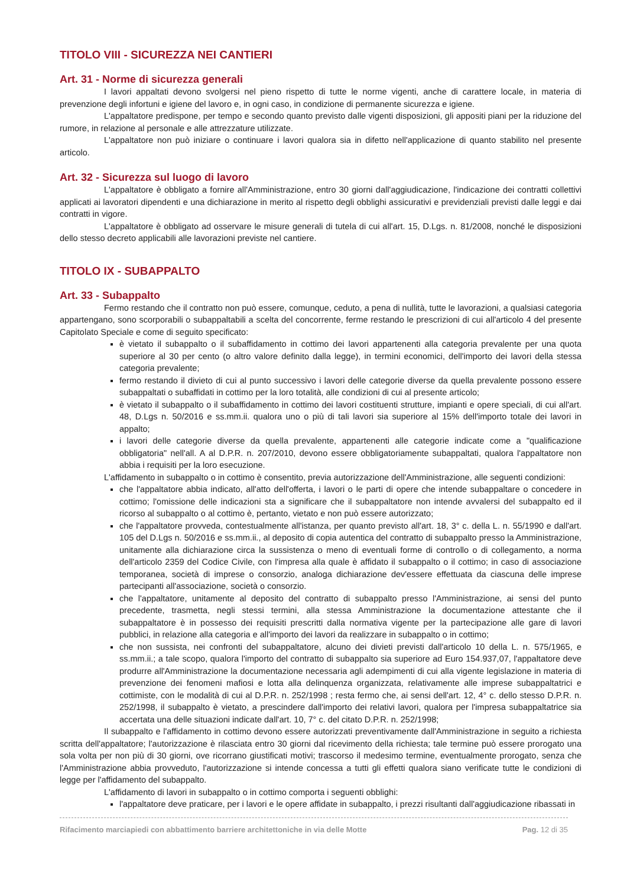TITOLO VIII - SICUREZZA NEI CANTIERI
Art. 31 - Norme di sicurezza generali
I lavori appaltati devono svolgersi nel pieno rispetto di tutte le norme vigenti, anche di carattere locale, in materia di prevenzione degli infortuni e igiene del lavoro e, in ogni caso, in condizione di permanente sicurezza e igiene.
L'appaltatore predispone, per tempo e secondo quanto previsto dalle vigenti disposizioni, gli appositi piani per la riduzione del rumore, in relazione al personale e alle attrezzature utilizzate.
L'appaltatore non può iniziare o continuare i lavori qualora sia in difetto nell'applicazione di quanto stabilito nel presente articolo.
Art. 32 - Sicurezza sul luogo di lavoro
L'appaltatore è obbligato a fornire all'Amministrazione, entro 30 giorni dall'aggiudicazione, l'indicazione dei contratti collettivi applicati ai lavoratori dipendenti e una dichiarazione in merito al rispetto degli obblighi assicurativi e previdenziali previsti dalle leggi e dai contratti in vigore.
L'appaltatore è obbligato ad osservare le misure generali di tutela di cui all'art. 15, D.Lgs. n. 81/2008, nonché le disposizioni dello stesso decreto applicabili alle lavorazioni previste nel cantiere.
TITOLO IX - SUBAPPALTO
Art. 33 - Subappalto
Fermo restando che il contratto non può essere, comunque, ceduto, a pena di nullità, tutte le lavorazioni, a qualsiasi categoria appartengano, sono scorporabili o subappaltabili a scelta del concorrente, ferme restando le prescrizioni di cui all'articolo 4 del presente Capitolato Speciale e come di seguito specificato:
è vietato il subappalto o il subaffidamento in cottimo dei lavori appartenenti alla categoria prevalente per una quota superiore al 30 per cento (o altro valore definito dalla legge), in termini economici, dell'importo dei lavori della stessa categoria prevalente;
fermo restando il divieto di cui al punto successivo i lavori delle categorie diverse da quella prevalente possono essere subappaltati o subaffidati in cottimo per la loro totalità, alle condizioni di cui al presente articolo;
è vietato il subappalto o il subaffidamento in cottimo dei lavori costituenti strutture, impianti e opere speciali, di cui all'art. 48, D.Lgs n. 50/2016 e ss.mm.ii. qualora uno o più di tali lavori sia superiore al 15% dell'importo totale dei lavori in appalto;
i lavori delle categorie diverse da quella prevalente, appartenenti alle categorie indicate come a "qualificazione obbligatoria" nell'all. A al D.P.R. n. 207/2010, devono essere obbligatoriamente subappaltati, qualora l'appaltatore non abbia i requisiti per la loro esecuzione.
L'affidamento in subappalto o in cottimo è consentito, previa autorizzazione dell'Amministrazione, alle seguenti condizioni:
che l'appaltatore abbia indicato, all'atto dell'offerta, i lavori o le parti di opere che intende subappaltare o concedere in cottimo; l'omissione delle indicazioni sta a significare che il subappaltatore non intende avvalersi del subappalto ed il ricorso al subappalto o al cottimo è, pertanto, vietato e non può essere autorizzato;
che l'appaltatore provveda, contestualmente all'istanza, per quanto previsto all'art. 18, 3° c. della L. n. 55/1990 e dall'art. 105 del D.Lgs n. 50/2016 e ss.mm.ii., al deposito di copia autentica del contratto di subappalto presso la Amministrazione, unitamente alla dichiarazione circa la sussistenza o meno di eventuali forme di controllo o di collegamento, a norma dell'articolo 2359 del Codice Civile, con l'impresa alla quale è affidato il subappalto o il cottimo; in caso di associazione temporanea, società di imprese o consorzio, analoga dichiarazione dev'essere effettuata da ciascuna delle imprese partecipanti all'associazione, società o consorzio.
che l'appaltatore, unitamente al deposito del contratto di subappalto presso l'Amministrazione, ai sensi del punto precedente, trasmetta, negli stessi termini, alla stessa Amministrazione la documentazione attestante che il subappaltatore è in possesso dei requisiti prescritti dalla normativa vigente per la partecipazione alle gare di lavori pubblici, in relazione alla categoria e all'importo dei lavori da realizzare in subappalto o in cottimo;
che non sussista, nei confronti del subappaltatore, alcuno dei divieti previsti dall'articolo 10 della L. n. 575/1965, e ss.mm.ii.; a tale scopo, qualora l'importo del contratto di subappalto sia superiore ad Euro 154.937,07, l'appaltatore deve produrre all'Amministrazione la documentazione necessaria agli adempimenti di cui alla vigente legislazione in materia di prevenzione dei fenomeni mafiosi e lotta alla delinquenza organizzata, relativamente alle imprese subappaltatrici e cottimiste, con le modalità di cui al D.P.R. n. 252/1998 ; resta fermo che, ai sensi dell'art. 12, 4° c. dello stesso D.P.R. n. 252/1998, il subappalto è vietato, a prescindere dall'importo dei relativi lavori, qualora per l'impresa subappaltatrice sia accertata una delle situazioni indicate dall'art. 10, 7° c. del citato D.P.R. n. 252/1998;
Il subappalto e l'affidamento in cottimo devono essere autorizzati preventivamente dall'Amministrazione in seguito a richiesta scritta dell'appaltatore; l'autorizzazione è rilasciata entro 30 giorni dal ricevimento della richiesta; tale termine può essere prorogato una sola volta per non più di 30 giorni, ove ricorrano giustificati motivi; trascorso il medesimo termine, eventualmente prorogato, senza che l'Amministrazione abbia provveduto, l'autorizzazione si intende concessa a tutti gli effetti qualora siano verificate tutte le condizioni di legge per l'affidamento del subappalto.
L'affidamento di lavori in subappalto o in cottimo comporta i seguenti obblighi:
l'appaltatore deve praticare, per i lavori e le opere affidate in subappalto, i prezzi risultanti dall'aggiudicazione ribassati in
Rifacimento marciapiedi con abbattimento barriere architettoniche in via delle Motte Pag. 12 di 35